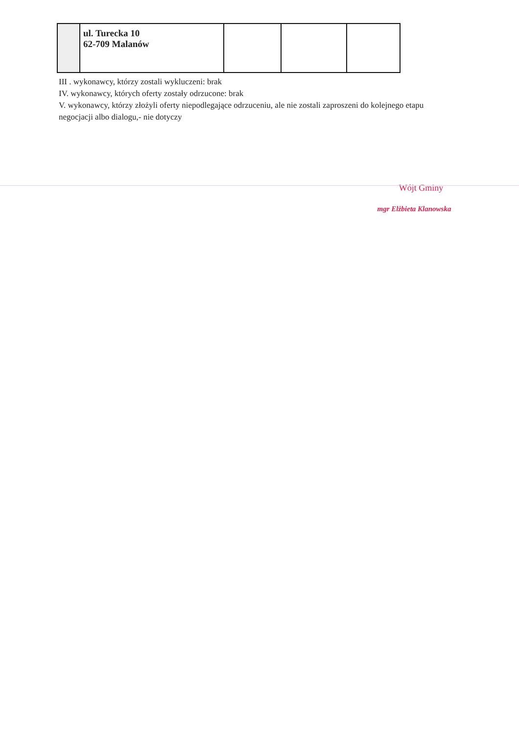| | ul. Turecka 10 62-709 Malanów | | | |
III . wykonawcy, którzy zostali wykluczeni: brak
IV. wykonawcy, których oferty zostały odrzucone: brak
V. wykonawcy, którzy złożyli oferty niepodlegające odrzuceniu, ale nie zostali zaproszeni do kolejnego etapu negocjacji albo dialogu,- nie dotyczy
Wójt Gminy
mgr Elżbieta Klanowska